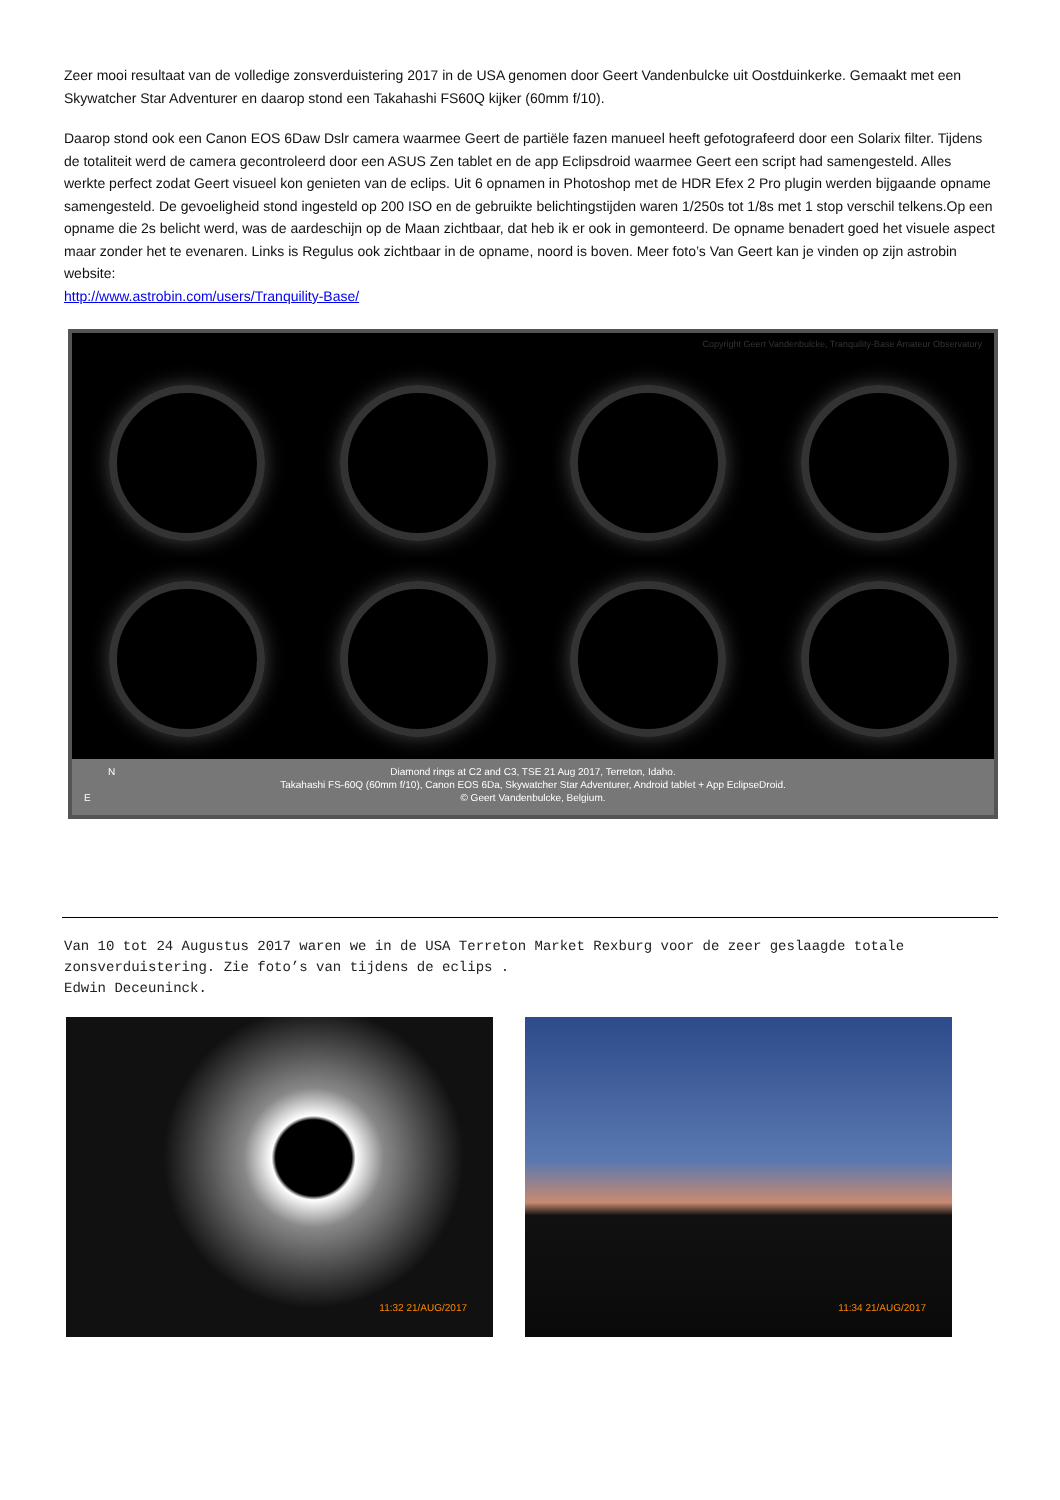Zeer mooi resultaat van de volledige zonsverduistering 2017 in de USA genomen door Geert Vandenbulcke uit Oostduinkerke. Gemaakt met een Skywatcher Star Adventurer en daarop stond een Takahashi FS60Q kijker (60mm f/10).
Daarop stond ook een Canon EOS 6Daw Dslr camera waarmee Geert de partiële fazen manueel heeft gefotografeerd door een Solarix filter. Tijdens de totaliteit werd de camera gecontroleerd door een ASUS Zen tablet en de app Eclipsdroid waarmee Geert een script had samengesteld. Alles werkte perfect zodat Geert visueel kon genieten van de eclips. Uit 6 opnamen in Photoshop met de HDR Efex 2 Pro plugin werden bijgaande opname samengesteld. De gevoeligheid stond ingesteld op 200 ISO en de gebruikte belichtingstijden waren 1/250s tot 1/8s met 1 stop verschil telkens.Op een opname die 2s belicht werd, was de aardeschijn op de Maan zichtbaar, dat heb ik er ook in gemonteerd. De opname benadert goed het visuele aspect maar zonder het te evenaren. Links is Regulus ook zichtbaar in de opname, noord is boven. Meer foto’s Van Geert kan je vinden op zijn astrobin website:
http://www.astrobin.com/users/Tranquility-Base/
Copyright Geert Vandenbulcke, Tranquility-Base Amateur Observatory
N
E
Diamond rings at C2 and C3, TSE 21 Aug 2017, Terreton, Idaho.
Takahashi FS-60Q (60mm f/10), Canon EOS 6Da, Skywatcher Star Adventurer, Android tablet + App EclipseDroid.
© Geert Vandenbulcke, Belgium.
Van 10 tot 24 Augustus 2017 waren we in de USA Terreton Market Rexburg voor de zeer geslaagde totale zonsverduistering. Zie foto’s van tijdens de eclips .
Edwin Deceuninck.
11:32 21/AUG/2017
11:34 21/AUG/2017